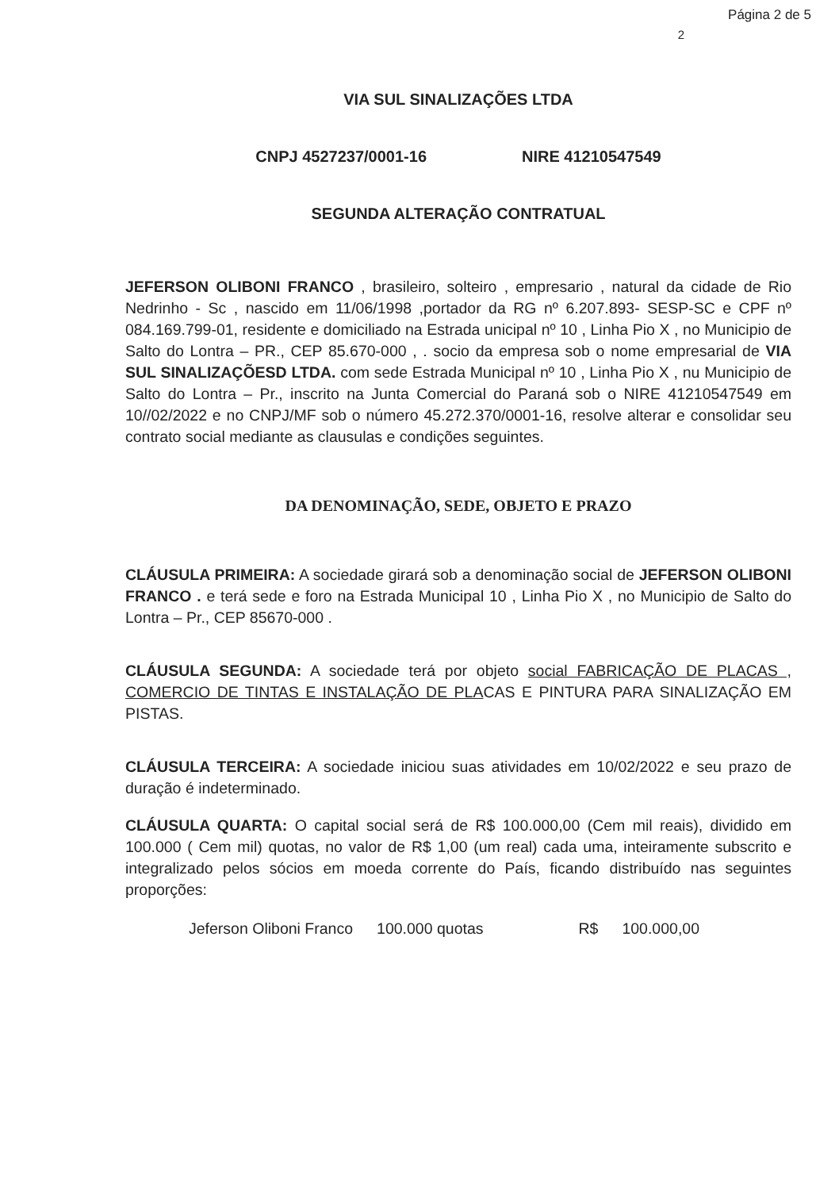Página 2 de 5
2
VIA SUL SINALIZAÇÕES LTDA
CNPJ 4527237/0001-16 NIRE 41210547549
SEGUNDA ALTERAÇÃO CONTRATUAL
JEFERSON OLIBONI FRANCO , brasileiro, solteiro , empresario , natural da cidade de Rio Nedrinho - Sc , nascido em 11/06/1998 ,portador da RG nº 6.207.893- SESP-SC e CPF nº 084.169.799-01, residente e domiciliado na Estrada unicipal nº 10 , Linha Pio X , no Municipio de Salto do Lontra – PR., CEP 85.670-000 , . socio da empresa sob o nome empresarial de VIA SUL SINALIZAÇÕESD LTDA. com sede Estrada Municipal nº 10 , Linha Pio X , nu Municipio de Salto do Lontra – Pr., inscrito na Junta Comercial do Paraná sob o NIRE 41210547549 em 10//02/2022 e no CNPJ/MF sob o número 45.272.370/0001-16, resolve alterar e consolidar seu contrato social mediante as clausulas e condições seguintes.
DA DENOMINAÇÃO, SEDE, OBJETO E PRAZO
CLÁUSULA PRIMEIRA: A sociedade girará sob a denominação social de JEFERSON OLIBONI FRANCO . e terá sede e foro na Estrada Municipal 10 , Linha Pio X , no Municipio de Salto do Lontra – Pr., CEP 85670-000 .
CLÁUSULA SEGUNDA: A sociedade terá por objeto social FABRICAÇÃO DE PLACAS , COMERCIO DE TINTAS E INSTALAÇÃO DE PLACAS E PINTURA PARA SINALIZAÇÃO EM PISTAS.
CLÁUSULA TERCEIRA: A sociedade iniciou suas atividades em 10/02/2022 e seu prazo de duração é indeterminado.
CLÁUSULA QUARTA: O capital social será de R$ 100.000,00 (Cem mil reais), dividido em 100.000 ( Cem mil) quotas, no valor de R$ 1,00 (um real) cada uma, inteiramente subscrito e integralizado pelos sócios em moeda corrente do País, ficando distribuído nas seguintes proporções:
Jeferson Oliboni Franco 100.000 quotas R$ 100.000,00